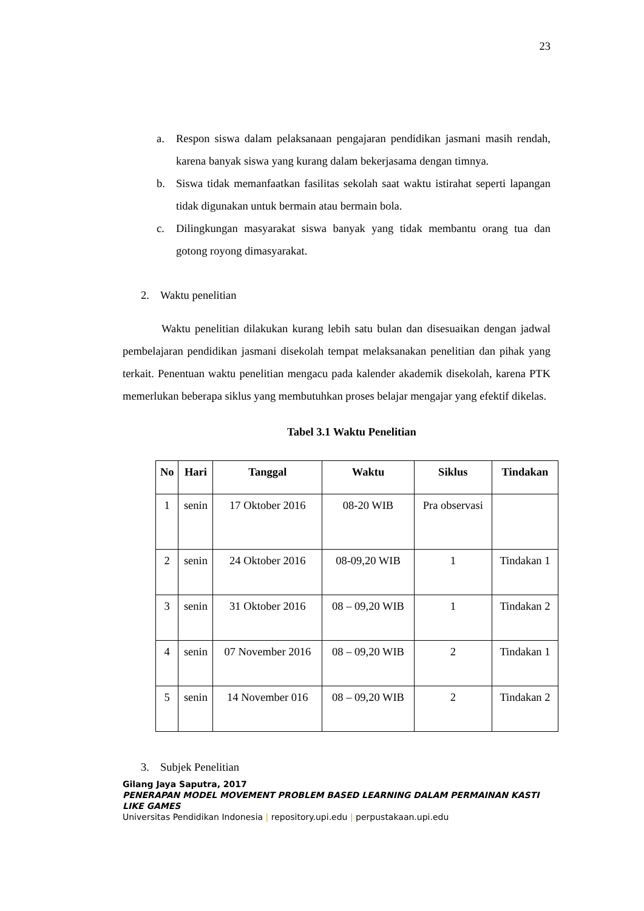23
a. Respon siswa dalam pelaksanaan pengajaran pendidikan jasmani masih rendah, karena banyak siswa yang kurang dalam bekerjasama dengan timnya.
b. Siswa tidak memanfaatkan fasilitas sekolah saat waktu istirahat seperti lapangan tidak digunakan untuk bermain atau bermain bola.
c. Dilingkungan masyarakat siswa banyak yang tidak membantu orang tua dan gotong royong dimasyarakat.
2. Waktu penelitian
Waktu penelitian dilakukan kurang lebih satu bulan dan disesuaikan dengan jadwal pembelajaran pendidikan jasmani disekolah tempat melaksanakan penelitian dan pihak yang terkait. Penentuan waktu penelitian mengacu pada kalender akademik disekolah, karena PTK memerlukan beberapa siklus yang membutuhkan proses belajar mengajar yang efektif dikelas.
Tabel 3.1 Waktu Penelitian
| No | Hari | Tanggal | Waktu | Siklus | Tindakan |
| --- | --- | --- | --- | --- | --- |
| 1 | senin | 17 Oktober 2016 | 08-20 WIB | Pra observasi | |
| 2 | senin | 24 Oktober 2016 | 08-09,20 WIB | 1 | Tindakan 1 |
| 3 | senin | 31 Oktober 2016 | 08 – 09,20 WIB | 1 | Tindakan 2 |
| 4 | senin | 07 November 2016 | 08 – 09,20 WIB | 2 | Tindakan 1 |
| 5 | senin | 14 November 016 | 08 – 09,20 WIB | 2 | Tindakan 2 |
3. Subjek Penelitian
Gilang Jaya Saputra, 2017
PENERAPAN MODEL MOVEMENT PROBLEM BASED LEARNING DALAM PERMAINAN KASTI LIKE GAMES
Universitas Pendidikan Indonesia | repository.upi.edu | perpustakaan.upi.edu